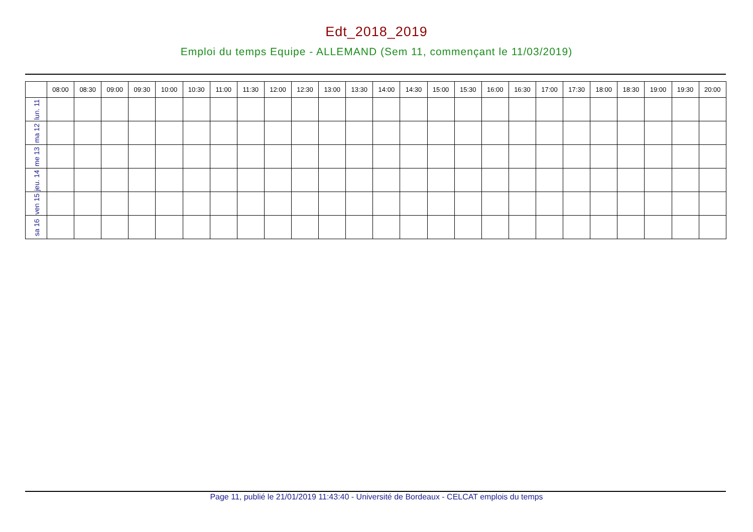Edt_2018_2019
Emploi du temps Equipe - ALLEMAND (Sem 11, commençant le 11/03/2019)
| | 08:00 | 08:30 | 09:00 | 09:30 | 10:00 | 10:30 | 11:00 | 11:30 | 12:00 | 12:30 | 13:00 | 13:30 | 14:00 | 14:30 | 15:00 | 15:30 | 16:00 | 16:30 | 17:00 | 17:30 | 18:00 | 18:30 | 19:00 | 19:30 | 20:00 |
| --- | --- | --- | --- | --- | --- | --- | --- | --- | --- | --- | --- | --- | --- | --- | --- | --- | --- | --- | --- | --- | --- | --- | --- | --- | --- |
| lun. 11 | | | | | | | | | | | | | | | | | | | | | | | | | |
| ma 12 | | | | | | | | | | | | | | | | | | | | | | | | | |
| me 13 | | | | | | | | | | | | | | | | | | | | | | | | | |
| jeu. 14 | | | | | | | | | | | | | | | | | | | | | | | | | |
| ven 15 | | | | | | | | | | | | | | | | | | | | | | | | | |
| sa 16 | | | | | | | | | | | | | | | | | | | | | | | | | |
Page 11, publié le 21/01/2019 11:43:40 - Université de Bordeaux - CELCAT emplois du temps